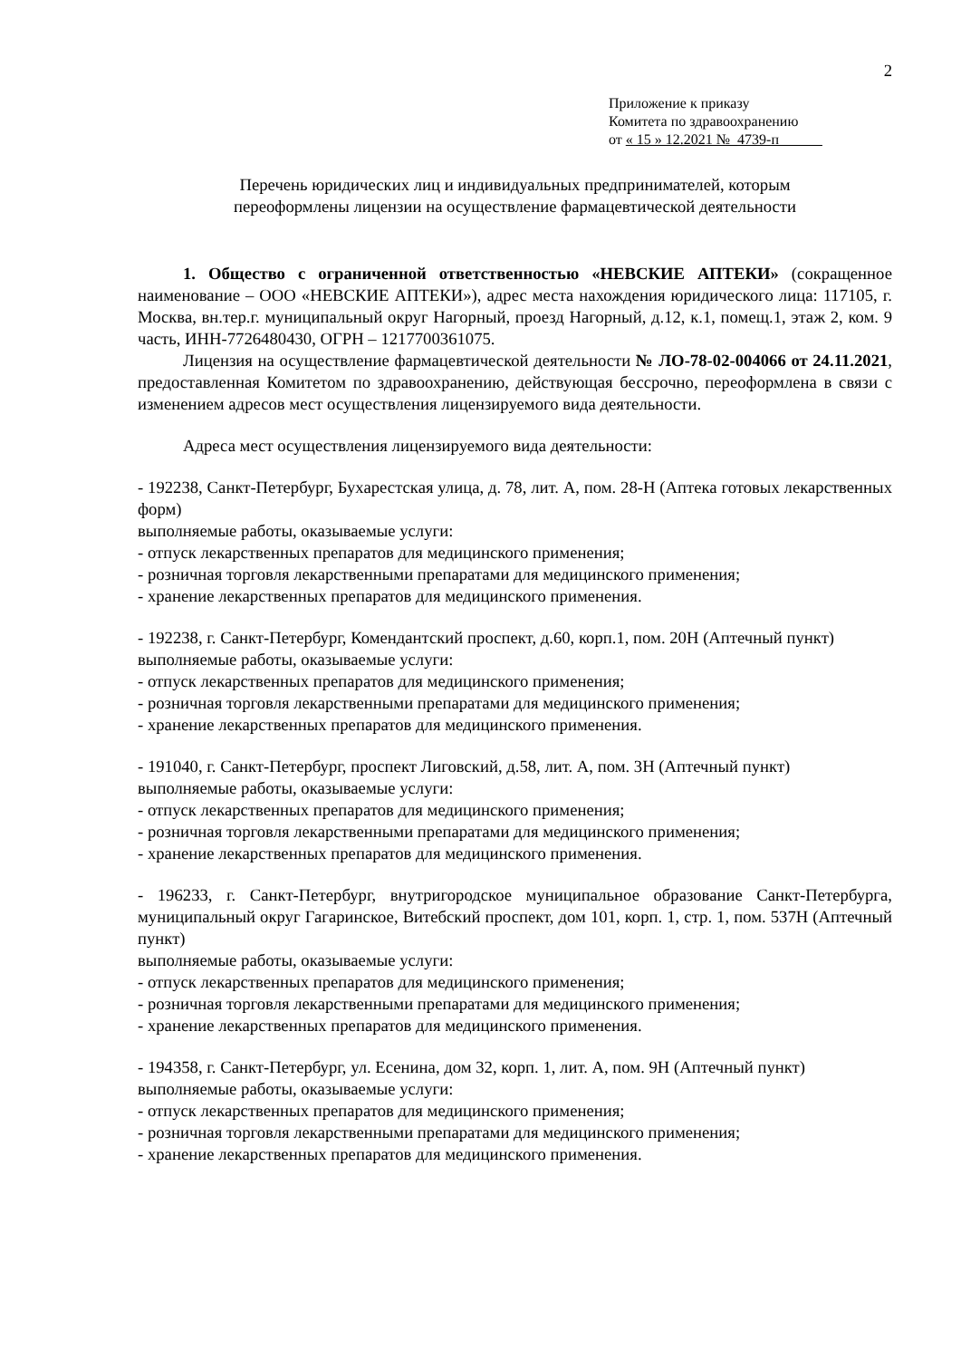2
Приложение к приказу
Комитета по здравоохранению
от « 15 » 12.2021 №_4739-п
Перечень юридических лиц и индивидуальных предпринимателей, которым
переоформлены лицензии на осуществление фармацевтической деятельности
1. Общество с ограниченной ответственностью «НЕВСКИЕ АПТЕКИ» (сокращенное наименование – ООО «НЕВСКИЕ АПТЕКИ»), адрес места нахождения юридического лица: 117105, г. Москва, вн.тер.г. муниципальный округ Нагорный, проезд Нагорный, д.12, к.1, помещ.1, этаж 2, ком. 9 часть, ИНН-7726480430, ОГРН – 1217700361075.
Лицензия на осуществление фармацевтической деятельности № ЛО-78-02-004066 от 24.11.2021, предоставленная Комитетом по здравоохранению, действующая бессрочно, переоформлена в связи с изменением адресов мест осуществления лицензируемого вида деятельности.
Адреса мест осуществления лицензируемого вида деятельности:
- 192238, Санкт-Петербург, Бухарестская улица, д. 78, лит. А, пом. 28-Н (Аптека готовых лекарственных форм)
выполняемые работы, оказываемые услуги:
- отпуск лекарственных препаратов для медицинского применения;
- розничная торговля лекарственными препаратами для медицинского применения;
- хранение лекарственных препаратов для медицинского применения.
- 192238, г. Санкт-Петербург, Комендантский проспект, д.60, корп.1, пом. 20Н (Аптечный пункт)
выполняемые работы, оказываемые услуги:
- отпуск лекарственных препаратов для медицинского применения;
- розничная торговля лекарственными препаратами для медицинского применения;
- хранение лекарственных препаратов для медицинского применения.
- 191040, г. Санкт-Петербург, проспект Лиговский, д.58, лит. А, пом. 3Н (Аптечный пункт)
выполняемые работы, оказываемые услуги:
- отпуск лекарственных препаратов для медицинского применения;
- розничная торговля лекарственными препаратами для медицинского применения;
- хранение лекарственных препаратов для медицинского применения.
- 196233, г. Санкт-Петербург, внутригородское муниципальное образование Санкт-Петербурга, муниципальный округ Гагаринское, Витебский проспект, дом 101, корп. 1, стр. 1, пом. 537Н (Аптечный пункт)
выполняемые работы, оказываемые услуги:
- отпуск лекарственных препаратов для медицинского применения;
- розничная торговля лекарственными препаратами для медицинского применения;
- хранение лекарственных препаратов для медицинского применения.
- 194358, г. Санкт-Петербург, ул. Есенина, дом 32, корп. 1, лит. А, пом. 9Н (Аптечный пункт)
выполняемые работы, оказываемые услуги:
- отпуск лекарственных препаратов для медицинского применения;
- розничная торговля лекарственными препаратами для медицинского применения;
- хранение лекарственных препаратов для медицинского применения.